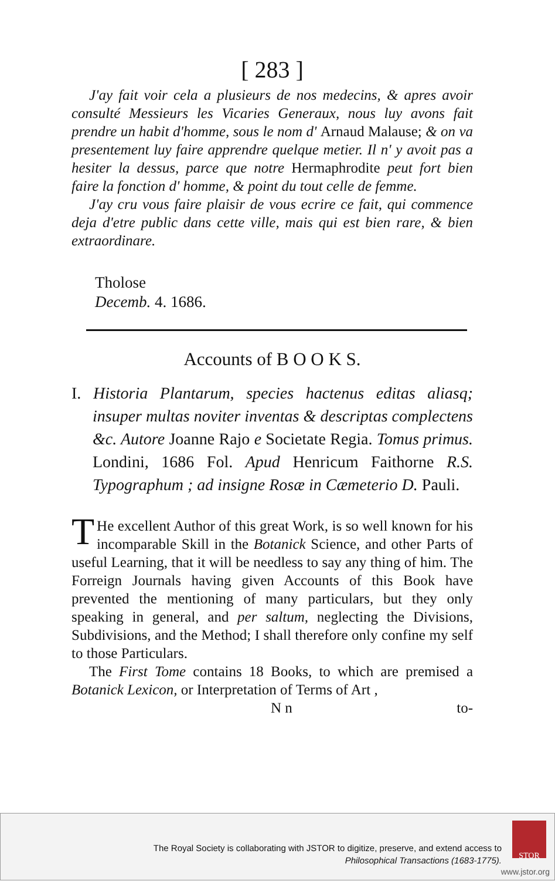[ 283 ]
J'ay fait voir cela a plusieurs de nos medecins, & apres avoir consulté Messieurs les Vicaries Generaux, nous luy avons fait prendre un habit d'homme, sous le nom d' Arnaud Malause; & on va presentement luy faire apprendre quelque metier. Il n' y avoit pas a hesiter la dessus, parce que notre Hermaphrodite peut fort bien faire la fonction d' homme, & point du tout celle de femme.
J'ay cru vous faire plaisir de vous ecrire ce fait, qui commence deja d'etre public dans cette ville, mais qui est bien rare, & bien extraordinare.
Tholose
Decemb. 4. 1686.
Accounts of B O O K S.
I. Historia Plantarum, species hactenus editas aliasq; insuper multas noviter inventas & descriptas complectens &c. Autore Joanne Rajo e Societate Regia. Tomus primus. Londini, 1686 Fol. Apud Henricum Faithorne R.S. Typographum ; ad insigne Rosæ in Cæmeterio D. Pauli.
THe excellent Author of this great Work, is so well known for his incomparable Skill in the Botanick Science, and other Parts of useful Learning, that it will be needless to say any thing of him. The Forreign Journals having given Accounts of this Book have prevented the mentioning of many particulars, but they only speaking in general, and per saltum, neglecting the Divisions, Subdivisions, and the Method; I shall therefore only confine my self to those Particulars.
The First Tome contains 18 Books, to which are premised a Botanick Lexicon, or Interpretation of Terms of Art ,
N n to-
The Royal Society is collaborating with JSTOR to digitize, preserve, and extend access to
Philosophical Transactions (1683-1775).
STOR
www.jstor.org